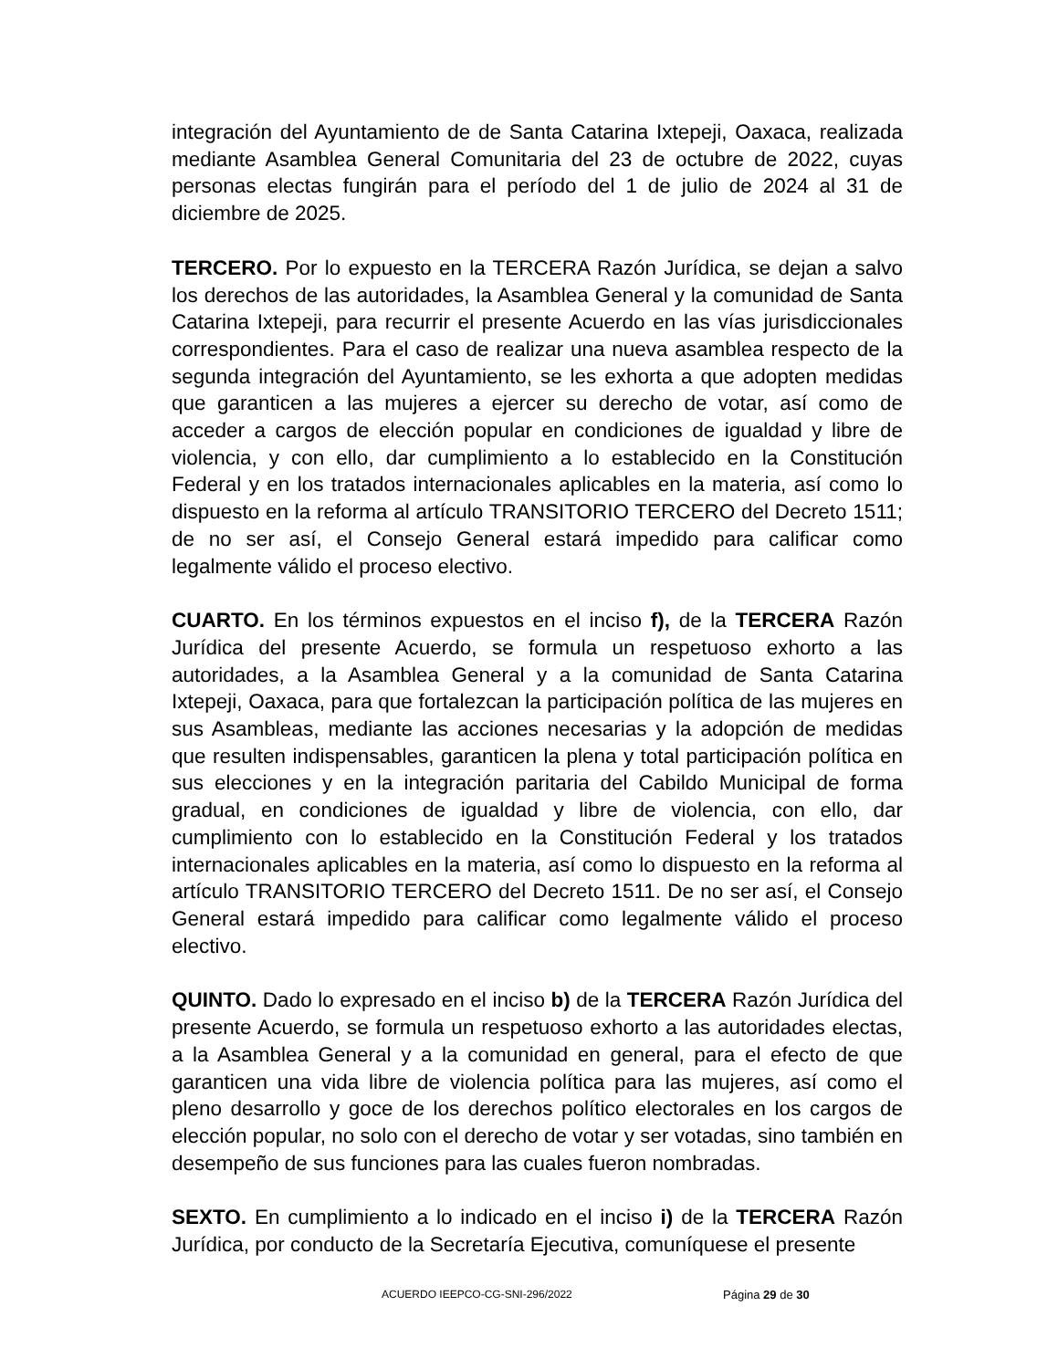integración del Ayuntamiento de de Santa Catarina Ixtepeji, Oaxaca, realizada mediante Asamblea General Comunitaria del 23 de octubre de 2022, cuyas personas electas fungirán para el período del 1 de julio de 2024 al 31 de diciembre de 2025.
TERCERO. Por lo expuesto en la TERCERA Razón Jurídica, se dejan a salvo los derechos de las autoridades, la Asamblea General y la comunidad de Santa Catarina Ixtepeji, para recurrir el presente Acuerdo en las vías jurisdiccionales correspondientes. Para el caso de realizar una nueva asamblea respecto de la segunda integración del Ayuntamiento, se les exhorta a que adopten medidas que garanticen a las mujeres a ejercer su derecho de votar, así como de acceder a cargos de elección popular en condiciones de igualdad y libre de violencia, y con ello, dar cumplimiento a lo establecido en la Constitución Federal y en los tratados internacionales aplicables en la materia, así como lo dispuesto en la reforma al artículo TRANSITORIO TERCERO del Decreto 1511; de no ser así, el Consejo General estará impedido para calificar como legalmente válido el proceso electivo.
CUARTO. En los términos expuestos en el inciso f), de la TERCERA Razón Jurídica del presente Acuerdo, se formula un respetuoso exhorto a las autoridades, a la Asamblea General y a la comunidad de Santa Catarina Ixtepeji, Oaxaca, para que fortalezcan la participación política de las mujeres en sus Asambleas, mediante las acciones necesarias y la adopción de medidas que resulten indispensables, garanticen la plena y total participación política en sus elecciones y en la integración paritaria del Cabildo Municipal de forma gradual, en condiciones de igualdad y libre de violencia, con ello, dar cumplimiento con lo establecido en la Constitución Federal y los tratados internacionales aplicables en la materia, así como lo dispuesto en la reforma al artículo TRANSITORIO TERCERO del Decreto 1511. De no ser así, el Consejo General estará impedido para calificar como legalmente válido el proceso electivo.
QUINTO. Dado lo expresado en el inciso b) de la TERCERA Razón Jurídica del presente Acuerdo, se formula un respetuoso exhorto a las autoridades electas, a la Asamblea General y a la comunidad en general, para el efecto de que garanticen una vida libre de violencia política para las mujeres, así como el pleno desarrollo y goce de los derechos político electorales en los cargos de elección popular, no solo con el derecho de votar y ser votadas, sino también en desempeño de sus funciones para las cuales fueron nombradas.
SEXTO. En cumplimiento a lo indicado en el inciso i) de la TERCERA Razón Jurídica, por conducto de la Secretaría Ejecutiva, comuníquese el presente
ACUERDO IEEPCO-CG-SNI-296/2022 Página 29 de 30